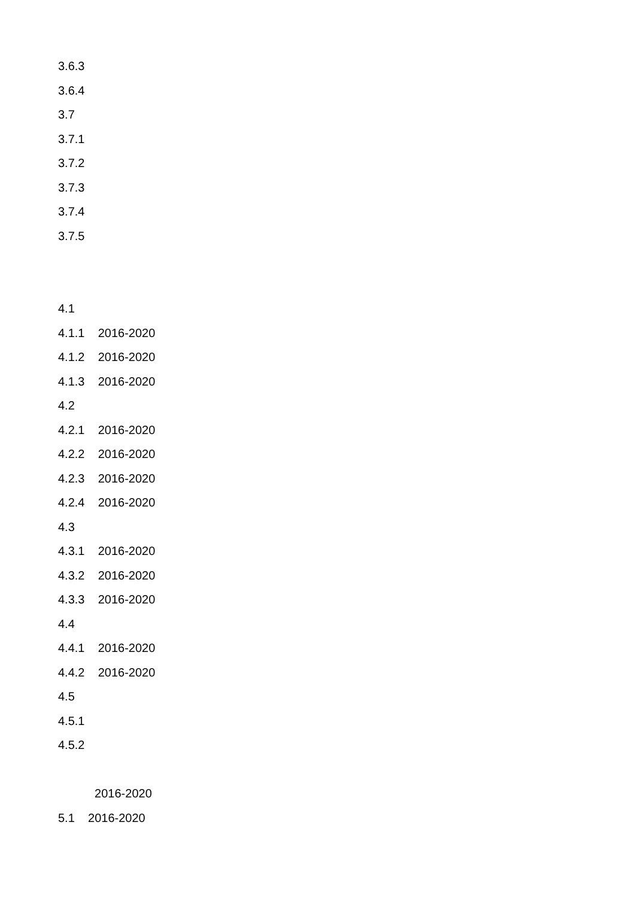3.6.3
3.6.4
3.7
3.7.1
3.7.2
3.7.3
3.7.4
3.7.5
4.1
4.1.1 2016-2020
4.1.2 2016-2020
4.1.3 2016-2020
4.2
4.2.1 2016-2020
4.2.2 2016-2020
4.2.3 2016-2020
4.2.4 2016-2020
4.3
4.3.1 2016-2020
4.3.2 2016-2020
4.3.3 2016-2020
4.4
4.4.1 2016-2020
4.4.2 2016-2020
4.5
4.5.1
4.5.2
2016-2020
5.1 2016-2020